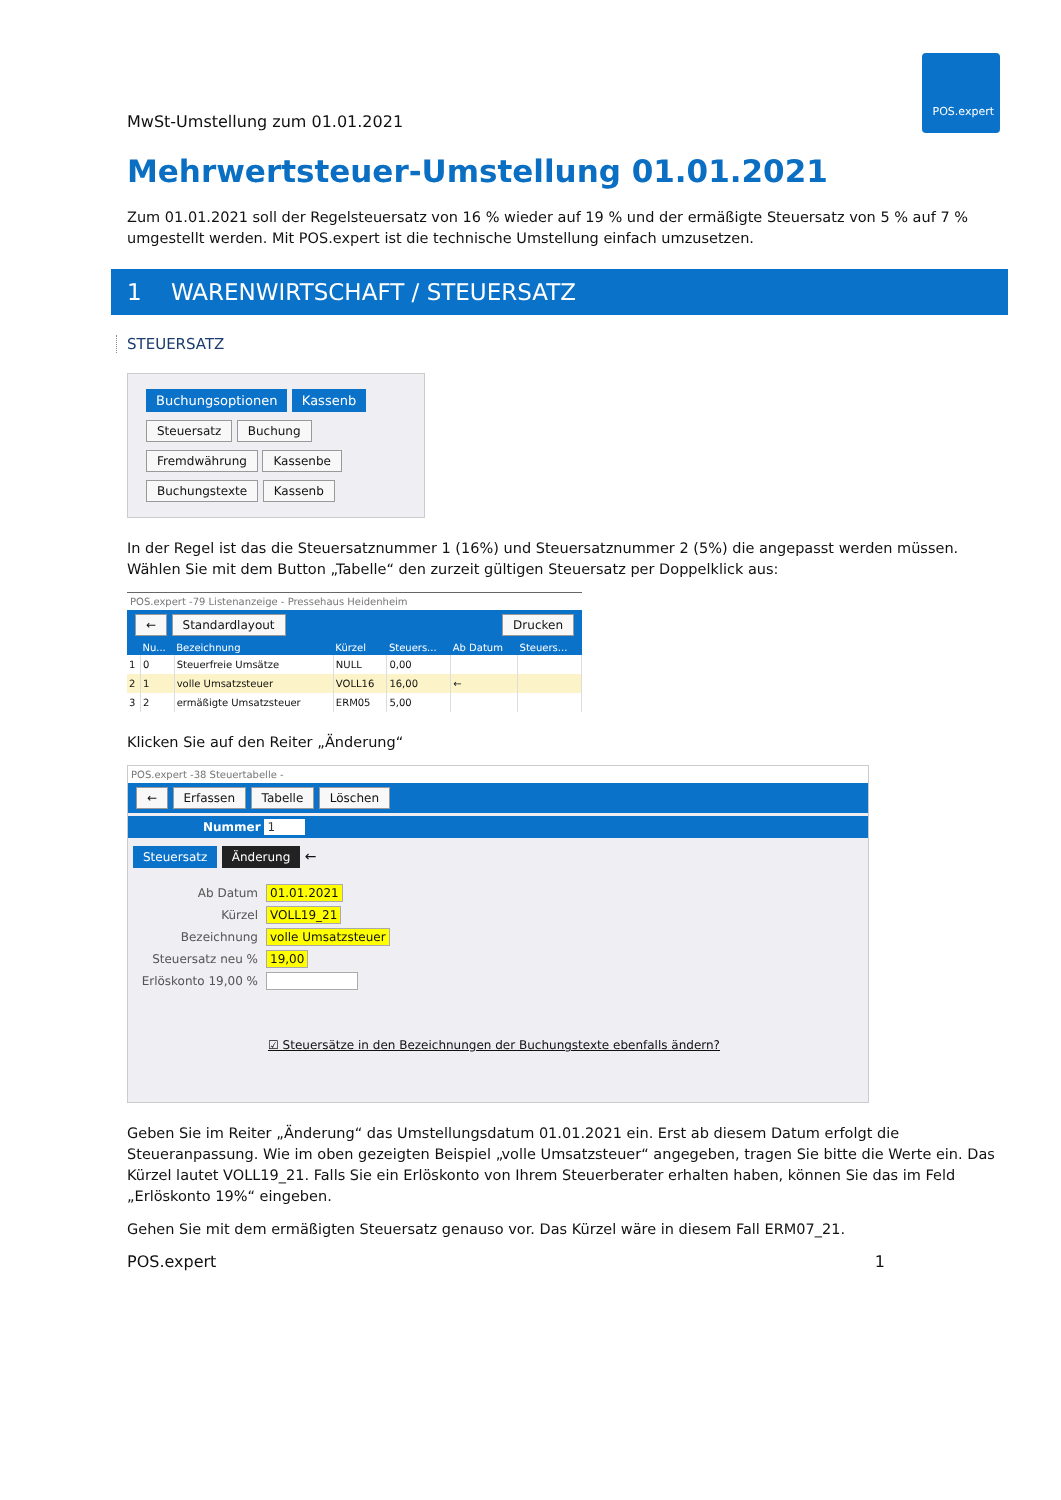POS.expert
MwSt-Umstellung zum 01.01.2021
Mehrwertsteuer-Umstellung 01.01.2021
Zum 01.01.2021 soll der Regelsteuersatz von 16 % wieder auf 19 % und der ermäßigte Steuersatz von 5 % auf 7 % umgestellt werden. Mit POS.expert ist die technische Umstellung einfach umzusetzen.
1 WARENWIRTSCHAFT / STEUERSATZ
STEUERSATZ
Buchungsoptionen Kassenb
Steuersatz Buchung
Fremdwährung Kassenbe
Buchungstexte Kassenb
In der Regel ist das die Steuersatznummer 1 (16%) und Steuersatznummer 2 (5%) die angepasst werden müssen. Wählen Sie mit dem Button „Tabelle“ den zurzeit gültigen Steuersatz per Doppelklick aus:
POS.expert -79 Listenanzeige - Pressehaus Heidenheim
← Standardlayout Drucken
| | Nu... | Bezeichnung | Kürzel | Steuers... | Ab Datum | Steuers... |
| --- | --- | --- | --- | --- | --- | --- |
| 1 | 0 | Steuerfreie Umsätze | NULL | 0,00 | | |
| 2 | 1 | volle Umsatzsteuer | VOLL16 | 16,00 | ← | |
| 3 | 2 | ermäßigte Umsatzsteuer | ERM05 | 5,00 | | |
Klicken Sie auf den Reiter „Änderung“
POS.expert -38 Steuertabelle -
← Erfassen Tabelle Löschen
Nummer 1
Steuersatz Änderung ←
Ab Datum 01.01.2021
Kürzel VOLL19_21
Bezeichnung volle Umsatzsteuer
Steuersatz neu % 19,00
Erlöskonto 19,00 %
☑ Steuersätze in den Bezeichnungen der Buchungstexte ebenfalls ändern?
Geben Sie im Reiter „Änderung“ das Umstellungsdatum 01.01.2021 ein. Erst ab diesem Datum erfolgt die Steueranpassung. Wie im oben gezeigten Beispiel „volle Umsatzsteuer“ angegeben, tragen Sie bitte die Werte ein. Das Kürzel lautet VOLL19_21. Falls Sie ein Erlöskonto von Ihrem Steuerberater erhalten haben, können Sie das im Feld „Erlöskonto 19%“ eingeben.
Gehen Sie mit dem ermäßigten Steuersatz genauso vor. Das Kürzel wäre in diesem Fall ERM07_21.
POS.expert 1